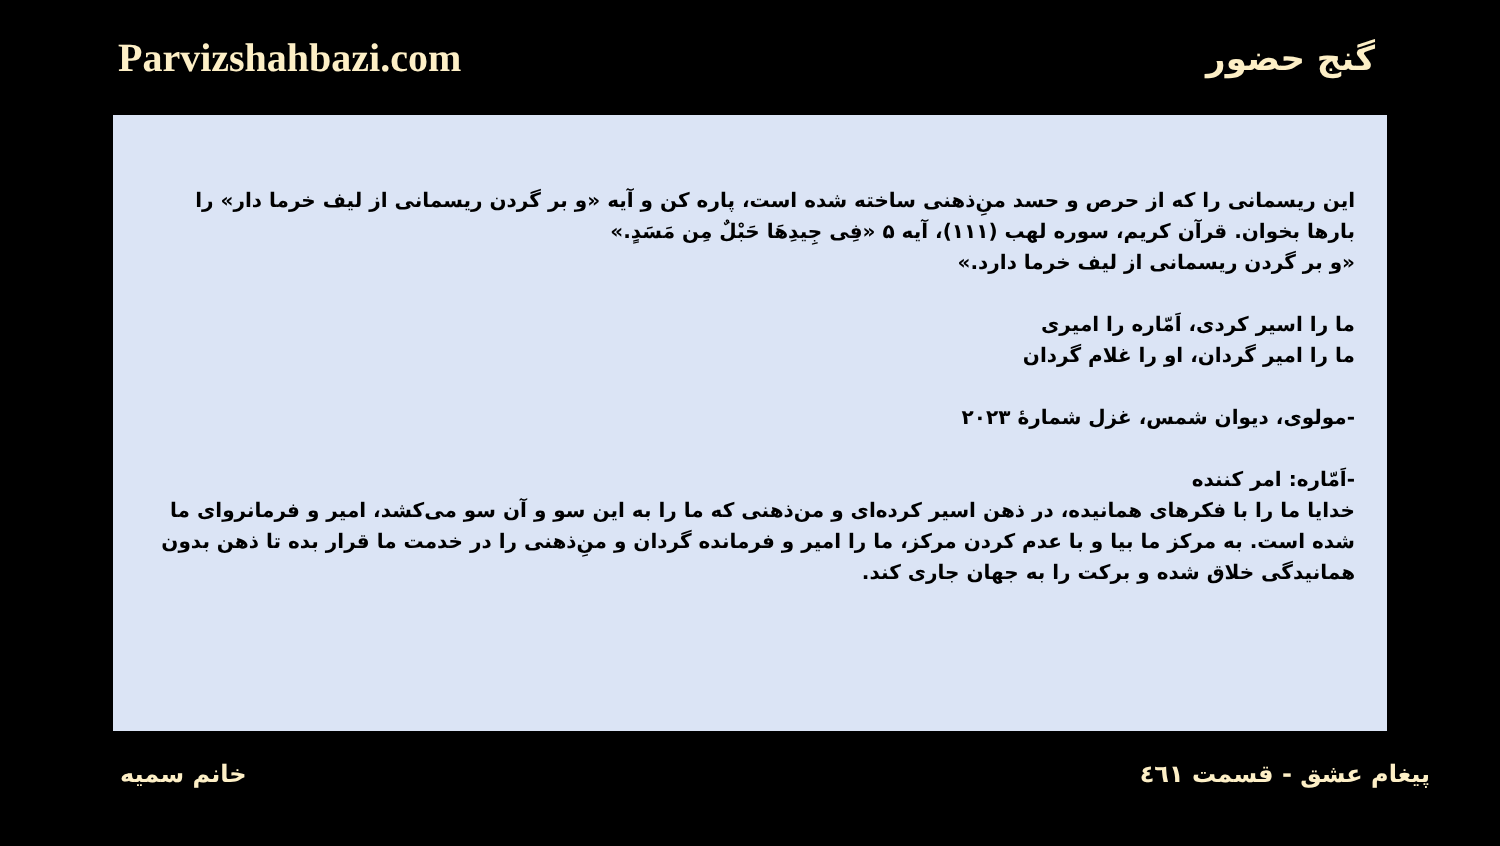Parvizshahbazi.com
گنج حضور
این ریسمانی را که از حرص و حسد منِ‌ذهنی ساخته شده است، پاره کن و آیه «و بر گردن ریسمانی از لیف خرما دار» را بارها بخوان. قرآن کریم، سوره لهب (۱۱۱)، آیه ۵ «فِی جِیدِهَا حَبْلٌ مِن مَسَدٍ.»
«و بر گردن ریسمانی از لیف خرما دارد.»
ما را اسیر کردی، اَمّاره را امیری
ما را امیر گردان، او را غلام گردان
-مولوی، دیوان شمس، غزل شمارهٔ ۲۰۲۳
-اَمّاره: امر کننده
خدایا ما را با فکرهای همانیده، در ذهن اسیر کرده‌ای و من‌ذهنی که ما را به این سو و آن سو می‌کشد، امیر و فرمانروای ما شده است. به مرکز ما بیا و با عدم کردن مرکز، ما را امیر و فرمانده گردان و منِ‌ذهنی را در خدمت ما قرار بده تا ذهن بدون همانیدگی خلاق شده و برکت را به جهان جاری کند.
پیغام عشق - قسمت ٤٦١ خانم سمیه